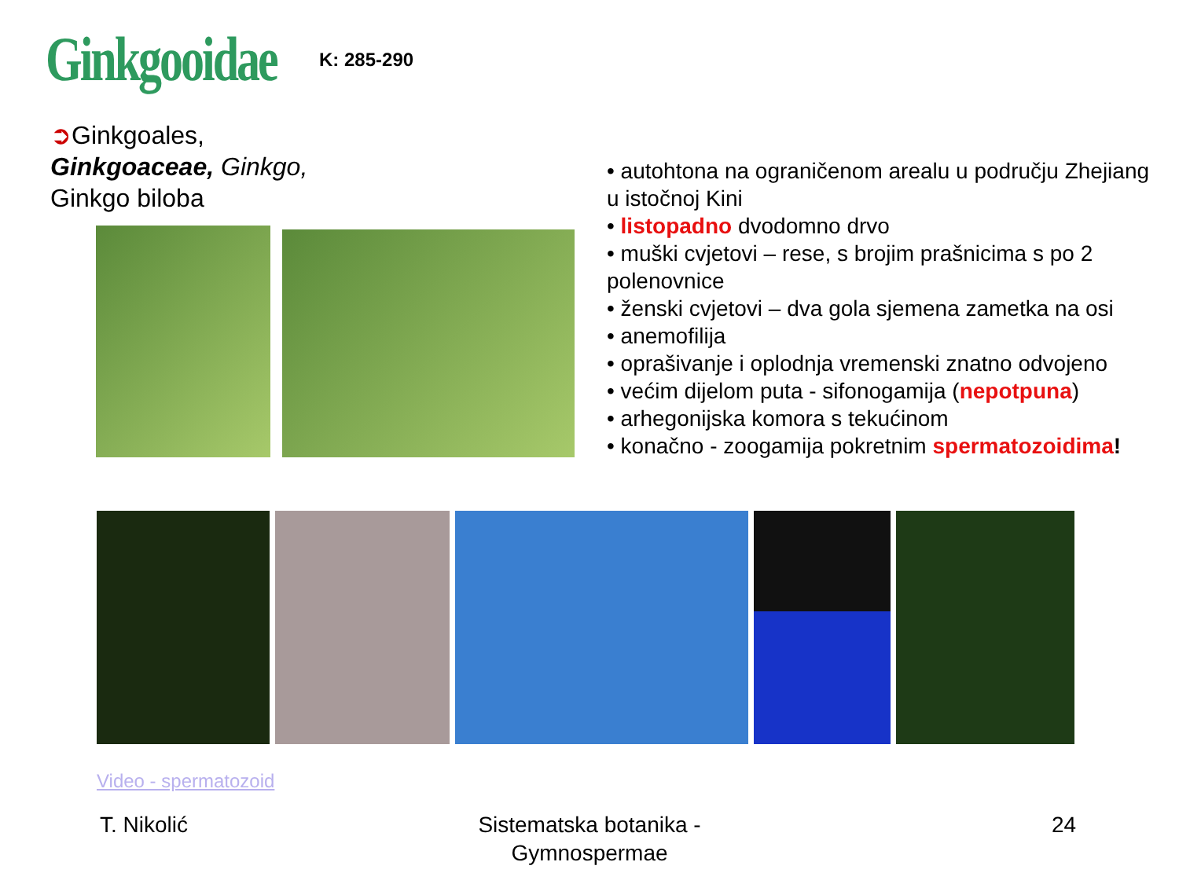Ginkgooidae K: 285-290
➲Ginkgoales,
Ginkgoaceae, Ginkgo,
Ginkgo biloba
• autohtona na ograničenom arealu u području Zhejiang u istočnoj Kini
• listopadno dvodomno drvo
• muški cvjetovi – rese, s brojim prašnicima s po 2 polenovnice
• ženski cvjetovi – dva gola sjemena zametka na osi
• anemofilija
• oprašivanje i oplodnja vremenski znatno odvojeno
• većim dijelom puta - sifonogamija (nepotpuna)
• arhegonijska komora s tekućinom
• konačno - zoogamija pokretnim spermatozoidima!
Video - spermatozoid
T. Nikolić
Sistematska botanika - Gymnospermae
24